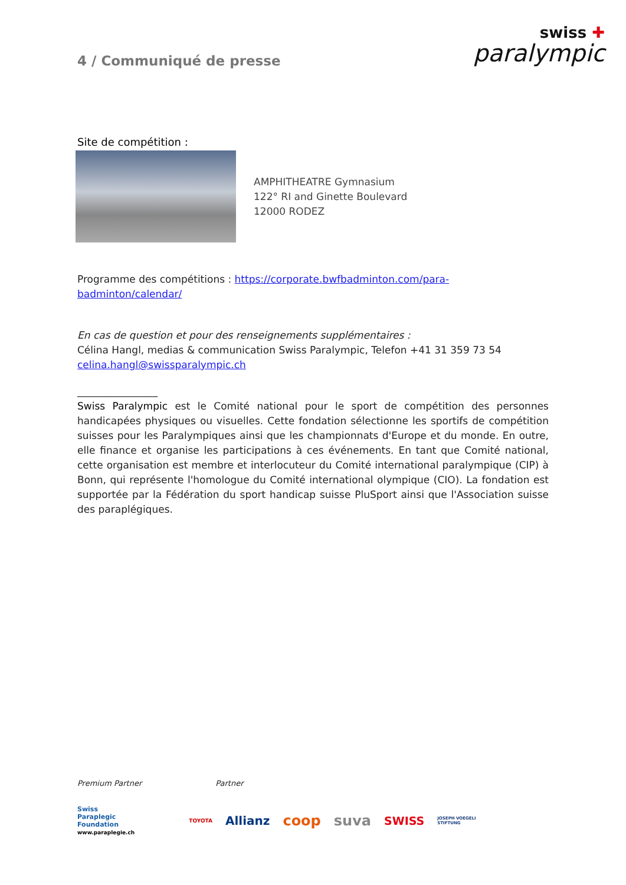4 / Communiqué de presse
swiss ✚
paralympic
Site de compétition :
AMPHITHEATRE Gymnasium
122° RI and Ginette Boulevard
12000 RODEZ
Programme des compétitions : https://corporate.bwfbadminton.com/para-badminton/calendar/
En cas de question et pour des renseignements supplémentaires :
Célina Hangl, medias & communication Swiss Paralympic, Telefon +41 31 359 73 54
celina.hangl@swissparalympic.ch
________________
Swiss Paralympic est le Comité national pour le sport de compétition des personnes handicapées physiques ou visuelles. Cette fondation sélectionne les sportifs de compétition suisses pour les Paralympiques ainsi que les championnats d'Europe et du monde. En outre, elle finance et organise les participations à ces événements. En tant que Comité national, cette organisation est membre et interlocuteur du Comité international paralympique (CIP) à Bonn, qui représente l'homologue du Comité international olympique (CIO). La fondation est supportée par la Fédération du sport handicap suisse PluSport ainsi que l'Association suisse des paraplégiques.
Premium Partner Partner
Swiss
Paraplegic
Foundation
www.paraplegie.ch
TOYOTA Allianz coop suva SWISS JOSEPH VOEGELI
STIFTUNG